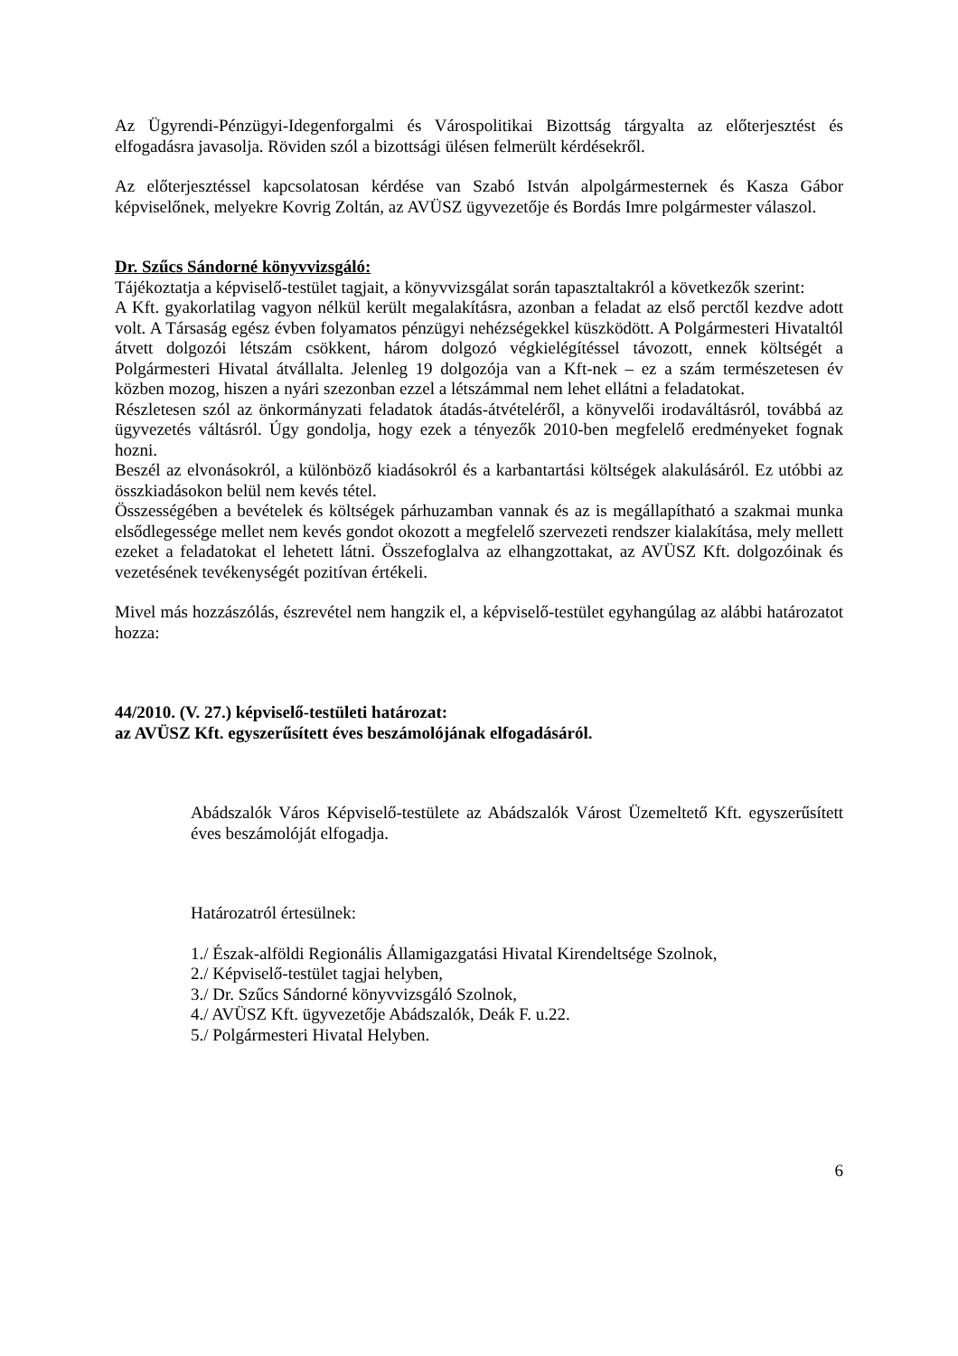Az Ügyrendi-Pénzügyi-Idegenforgalmi és Várospolitikai Bizottság tárgyalta az előterjesztést és elfogadásra javasolja. Röviden szól a bizottsági ülésen felmerült kérdésekről.
Az előterjesztéssel kapcsolatosan kérdése van Szabó István alpolgármesternek és Kasza Gábor képviselőnek, melyekre Kovrig Zoltán, az AVÜSZ ügyvezetője és Bordás Imre polgármester válaszol.
Dr. Szűcs Sándorné könyvvizsgáló:
Tájékoztatja a képviselő-testület tagjait, a könyvvizsgálat során tapasztaltakról a következők szerint:
A Kft. gyakorlatilag vagyon nélkül került megalakításra, azonban a feladat az első perctől kezdve adott volt. A Társaság egész évben folyamatos pénzügyi nehézségekkel küszködött. A Polgármesteri Hivataltól átvett dolgozói létszám csökkent, három dolgozó végkielégítéssel távozott, ennek költségét a Polgármesteri Hivatal átvállalta. Jelenleg 19 dolgozója van a Kft-nek – ez a szám természetesen év közben mozog, hiszen a nyári szezonban ezzel a létszámmal nem lehet ellátni a feladatokat.
Részletesen szól az önkormányzati feladatok átadás-átvételéről, a könyvelői irodaváltásról, továbbá az ügyvezetés váltásról. Úgy gondolja, hogy ezek a tényezők 2010-ben megfelelő eredményeket fognak hozni.
Beszél az elvonásokról, a különböző kiadásokról és a karbantartási költségek alakulásáról. Ez utóbbi az összkiadásokon belül nem kevés tétel.
Összességében a bevételek és költségek párhuzamban vannak és az is megállapítható a szakmai munka elsődlegessége mellet nem kevés gondot okozott a megfelelő szervezeti rendszer kialakítása, mely mellett ezeket a feladatokat el lehetett látni. Összefoglalva az elhangzottakat, az AVÜSZ Kft. dolgozóinak és vezetésének tevékenységét pozitívan értékeli.
Mivel más hozzászólás, észrevétel nem hangzik el, a képviselő-testület egyhangúlag az alábbi határozatot hozza:
44/2010. (V. 27.) képviselő-testületi határozat:
az AVÜSZ Kft. egyszerűsített éves beszámolójának elfogadásáról.
Abádszalók Város Képviselő-testülete az Abádszalók Várost Üzemeltető Kft. egyszerűsített éves beszámolóját elfogadja.
Határozatról értesülnek:
1./ Észak-alföldi Regionális Államigazgatási Hivatal Kirendeltsége Szolnok,
2./ Képviselő-testület tagjai helyben,
3./ Dr. Szűcs Sándorné könyvvizsgáló Szolnok,
4./ AVÜSZ Kft. ügyvezetője Abádszalók, Deák F. u.22.
5./ Polgármesteri Hivatal Helyben.
6